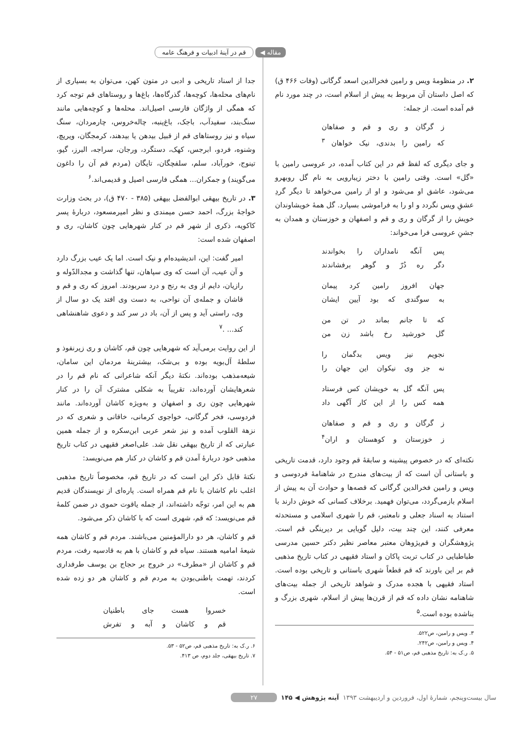مقاله ◀ قم در آینهٔ ادبیات و فرهنگ عامه
۲. در منظومهٔ ویس و رامین فخرالدین اسعد گرگانی (وفات ۴۶۶ ق) که اصل داستان آن مربوط به پیش از اسلام است، در چند مورد نام قم آمده است. از جمله:
ز گرگان و ری و قم و صفاهان
که رامین را بدندی، نیک خواهان <sup>۳</sup>
و جای دیگری که لفظ قم در این کتاب آمده، در عروسی رامین با «گل» است. وقتی رامین با دختر زیبارویی به نام گل روبهرو می‌شود، عاشق او می‌شود و او از رامین می‌خواهد تا دیگر گردِ عشقِ ویس نگردد و او را به فراموشی بسپارد. گل همهٔ خویشاوندان خویش را از گرگان و ری و قم و اصفهان و خوزستان و همدان به جشنِ عروسی فرا می‌خواند:
پس آنگه نامداران را بخواندند
دگر ره دُرّ و گوهر برفشاندند
جهان افروز رامین کرد پیمان
به سوگندی که بود آیین ایشان
که تا جانم بماند در تن من
گل خورشید رخ باشد زن من
نجویم نیز ویس بدگمان را
نه جز وی نیکوان این جهان را
پس آنگه گل به خویشان کس فرستاد
همه کس را از این کار آگهی داد
ز گرگان و ری و قم و صفاهان
ز خوزستان و کوهستان و اران<sup>۴</sup>
نکته‌ای که در خصوص پیشینه و سابقهٔ قم وجود دارد، قدمت تاریخی و باستانی آن است که از بیت‌های مندرج در شاهنامهٔ فردوسی و ویس و رامین فخرالدین گرگانی که قصه‌ها و حوادث آن به پیش از اسلام بازمی‌گردد، می‌توان فهمید. برخلاف کسانی که خوش دارند با استناد به اسناد جعلی و نامعتبر، قم را شهری اسلامی و مستحدثه معرفی کنند، این چند بیت، دلیل گویایی بر دیرینگی قم است. پژوهشگران و قم‌پژوهان معتبر معاصر نظیر دکتر حسین مدرسی طباطبایی در کتاب تربت پاکان و استاد فقیهی در کتاب تاریخ مذهبی قم بر این باورند که قم قطعاً شهری باستانی و تاریخی بوده است. استاد فقیهی با هجده مدرک و شواهد تاریخی از جمله بیت‌های شاهنامه نشان داده که قم از قرن‌ها پیش از اسلام، شهری بزرگ و بناشده بوده است.<sup>۵</sup>
۳. ویس و رامین، ص۵۲۲.
۴. ویس و رامین، ص۲۴۲.
۵. ر.ک به: تاریخ مذهبی قم، ص۵۱ - ۵۴.
جدا از اسناد تاریخی و ادبی در متون کهن، می‌توان به بسیاری از نام‌های محله‌ها، کوچه‌ها، گذرگاه‌ها، باغ‌ها و روستاهای قم توجه کرد که همگی از واژگان فارسی اصیل‌اند. محله‌ها و کوچه‌هایی مانند سنگ‌بند، سفیدآب، باجک، باغ‌پنبه، چاله‌خروس، چارمردان، سنگ سیاه و نیز روستاهای قم از قبیل بیدهن یا بیدهند، کرمجگان، ویریچ، وشنوه، فردو، ابرجس، کهک، دستگرد، ورجان، سراجه، البرز، گیو، تینوج، خورآباد، سلم، سلفچگان، تایگان (مردم قم آن را داغون می‌گویند) و جمکران... همگی فارسی اصیل و قدیمی‌اند.<sup>۶</sup>
۳. در تاریخ بیهقی ابوالفضل بیهقی (۳۸۵ - ۴۷۰ ق)، در بحث وزارت خواجهٔ بزرگ، احمد حسن میمندی و نظر امیرمسعود، دربارهٔ پسر کاکویه، ذکری از شهر قم در کنار شهرهایی چون کاشان، ری و اصفهان شده است:
امیر گفت: این، اندیشیده‌ام و نیک است. اما یک عیب بزرگ دارد و آن عیب، آن است که وی سپاهان، تنها گذاشت و مجدالدّوله و رازیان، دایم از وی به رنج و درد سربودند. امروز که ری و قم و قاشان و جمله‌ی آن نواحی، به دست وی افتد یک دو سال از وی، راستی آید و پس از آن، باد در سر کند و دعوی شاهنشاهی کند... .<sup>۷</sup>
از این روایت برمی‌آید که شهرهایی چون قم، کاشان و ری زیرنفوذ و سلطهٔ آل‌بویه بوده و بی‌شک، بیشترینهٔ مردمان این سامان، شیعه‌مذهب بوده‌اند. نکتهٔ دیگر آنکه شاعرانی که نام قم را در شعرهایشان آورده‌اند، تقریباً به شکلی مشترک آن را در کنار شهرهایی چون ری و اصفهان و به‌ویژه کاشان آورده‌اند. مانند فردوسی، فخر گرگانی، خواجوی کرمانی، خاقانی و شعری که در نزهة القلوب آمده و نیز شعر عربی ابن‌سکره و از جمله همین عبارتی که از تاریخ بیهقی نقل شد. علی‌اصغر فقیهی در کتاب تاریخ مذهبی خود دربارهٔ آمدن قم و کاشان در کنار هم می‌نویسد:
نکتهٔ قابل ذکر این است که در تاریخ قم، مخصوصاً تاریخ مذهبی اغلب نام کاشان با نام قم همراه است. پاره‌ای از نویسندگان قدیم هم به این امر، توجّه داشته‌اند، از جمله یاقوت حموی در ضمن کلمهٔ قم می‌نویسد: که قم، شهری است که با کاشان ذکر می‌شود.
قم و کاشان، هر دو دارالمؤمنین می‌باشند. مردم قم و کاشان همه شیعهٔ امامیه هستند. سپاه قم و کاشان با هم به قادسیه رفت، مردم قم و کاشان از «مطرف» در خروج بر حجاج بن یوسف طرفداری کردند، تهمت باطنی‌بودن به مردم قم و کاشان هر دو زده شده است.
خسروا هست جای باطنیان
قم و کاشان و آبه و تفرش
۶. ر.ک به: تاریخ مذهبی قم، ص۵۲ - ۵۳.
۷. تاریخ بیهقی، جلد دوم، ص ۴۱۳.
سال بیست‌وپنجم، شمارهٔ اول، فروردین و اردیبهشت ۱۳۹۳ آینه پژوهش ◀ ۱۴۵ ۲۷